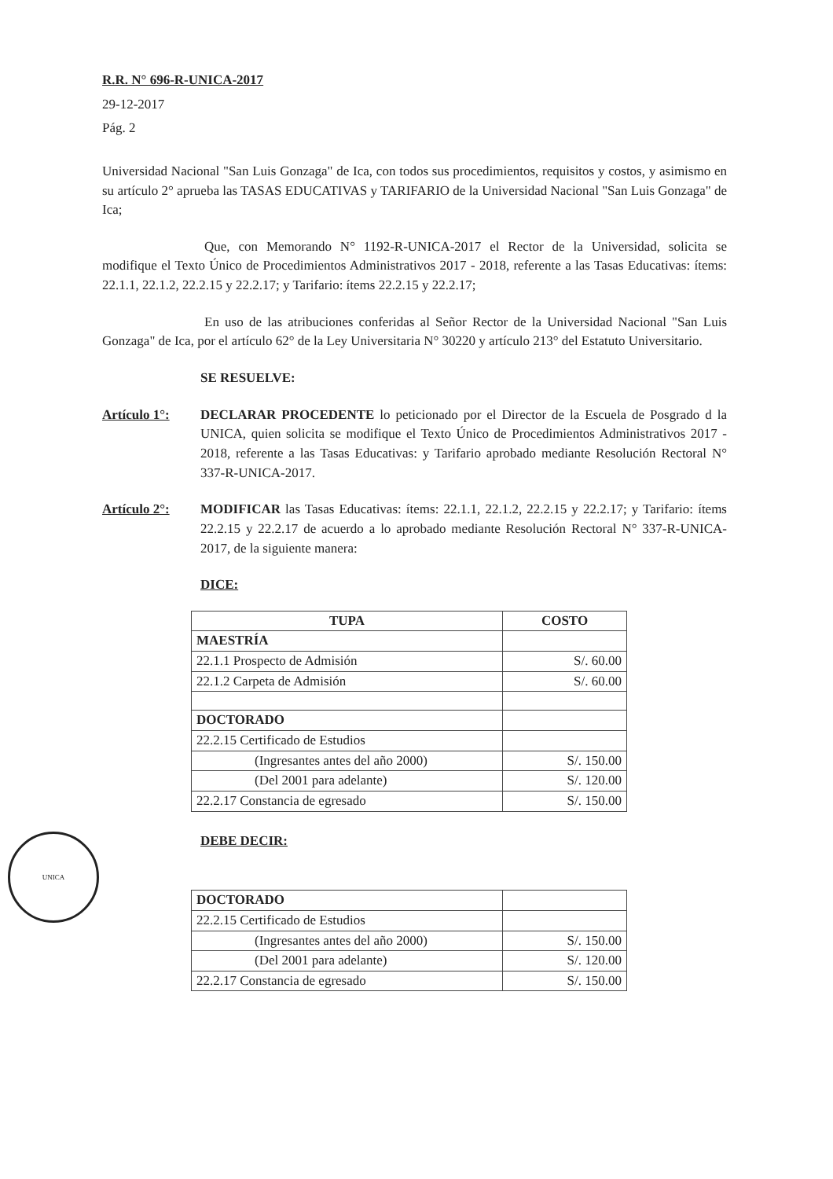R.R. N° 696-R-UNICA-2017
29-12-2017
Pág. 2
Universidad Nacional "San Luis Gonzaga" de Ica, con todos sus procedimientos, requisitos y costos, y asimismo en su artículo 2° aprueba las TASAS EDUCATIVAS y TARIFARIO de la Universidad Nacional "San Luis Gonzaga" de Ica;
Que, con Memorando N° 1192-R-UNICA-2017 el Rector de la Universidad, solicita se modifique el Texto Único de Procedimientos Administrativos 2017 - 2018, referente a las Tasas Educativas: ítems: 22.1.1, 22.1.2, 22.2.15 y 22.2.17; y Tarifario: ítems 22.2.15 y 22.2.17;
En uso de las atribuciones conferidas al Señor Rector de la Universidad Nacional "San Luis Gonzaga" de Ica, por el artículo 62° de la Ley Universitaria N° 30220 y artículo 213° del Estatuto Universitario.
SE RESUELVE:
Artículo 1°: DECLARAR PROCEDENTE lo peticionado por el Director de la Escuela de Posgrado d la UNICA, quien solicita se modifique el Texto Único de Procedimientos Administrativos 2017 - 2018, referente a las Tasas Educativas: y Tarifario aprobado mediante Resolución Rectoral N° 337-R-UNICA-2017.
Artículo 2°: MODIFICAR las Tasas Educativas: ítems: 22.1.1, 22.1.2, 22.2.15 y 22.2.17; y Tarifario: ítems 22.2.15 y 22.2.17 de acuerdo a lo aprobado mediante Resolución Rectoral N° 337-R-UNICA-2017, de la siguiente manera:
DICE:
| TUPA | COSTO |
| --- | --- |
| MAESTRÍA | |
| 22.1.1 Prospecto de Admisión | S/. 60.00 |
| 22.1.2 Carpeta de Admisión | S/. 60.00 |
| DOCTORADO | |
| 22.2.15 Certificado de Estudios | |
| (Ingresantes antes del año 2000) | S/. 150.00 |
| (Del 2001 para adelante) | S/. 120.00 |
| 22.2.17 Constancia de egresado | S/. 150.00 |
UNICA
DEBE DECIR:
| DOCTORADO | |
| 22.2.15 Certificado de Estudios | |
| (Ingresantes antes del año 2000) | S/. 150.00 |
| (Del 2001 para adelante) | S/. 120.00 |
| 22.2.17 Constancia de egresado | S/. 150.00 |